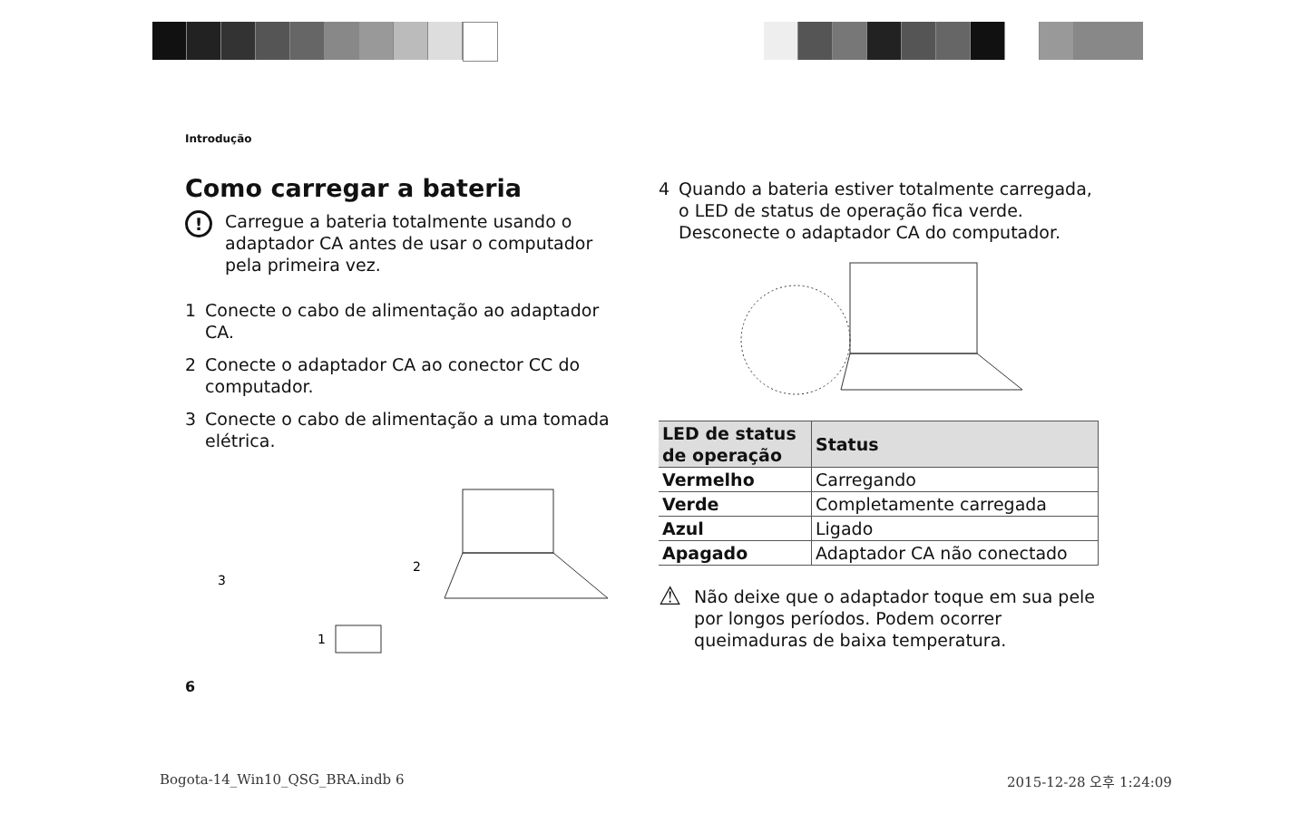Introdução
Como carregar a bateria
! Carregue a bateria totalmente usando o adaptador CA antes de usar o computador pela primeira vez.
1 Conecte o cabo de alimentação ao adaptador CA.
2 Conecte o adaptador CA ao conector CC do computador.
3 Conecte o cabo de alimentação a uma tomada elétrica.
3
2
1
4 Quando a bateria estiver totalmente carregada, o LED de status de operação fica verde. Desconecte o adaptador CA do computador.
| LED de status de operação | Status |
| --- | --- |
| Vermelho | Carregando |
| Verde | Completamente carregada |
| Azul | Ligado |
| Apagado | Adaptador CA não conectado |
⚠ Não deixe que o adaptador toque em sua pele por longos períodos. Podem ocorrer queimaduras de baixa temperatura.
6
Bogota-14_Win10_QSG_BRA.indb 6 2015-12-28 오후 1:24:09